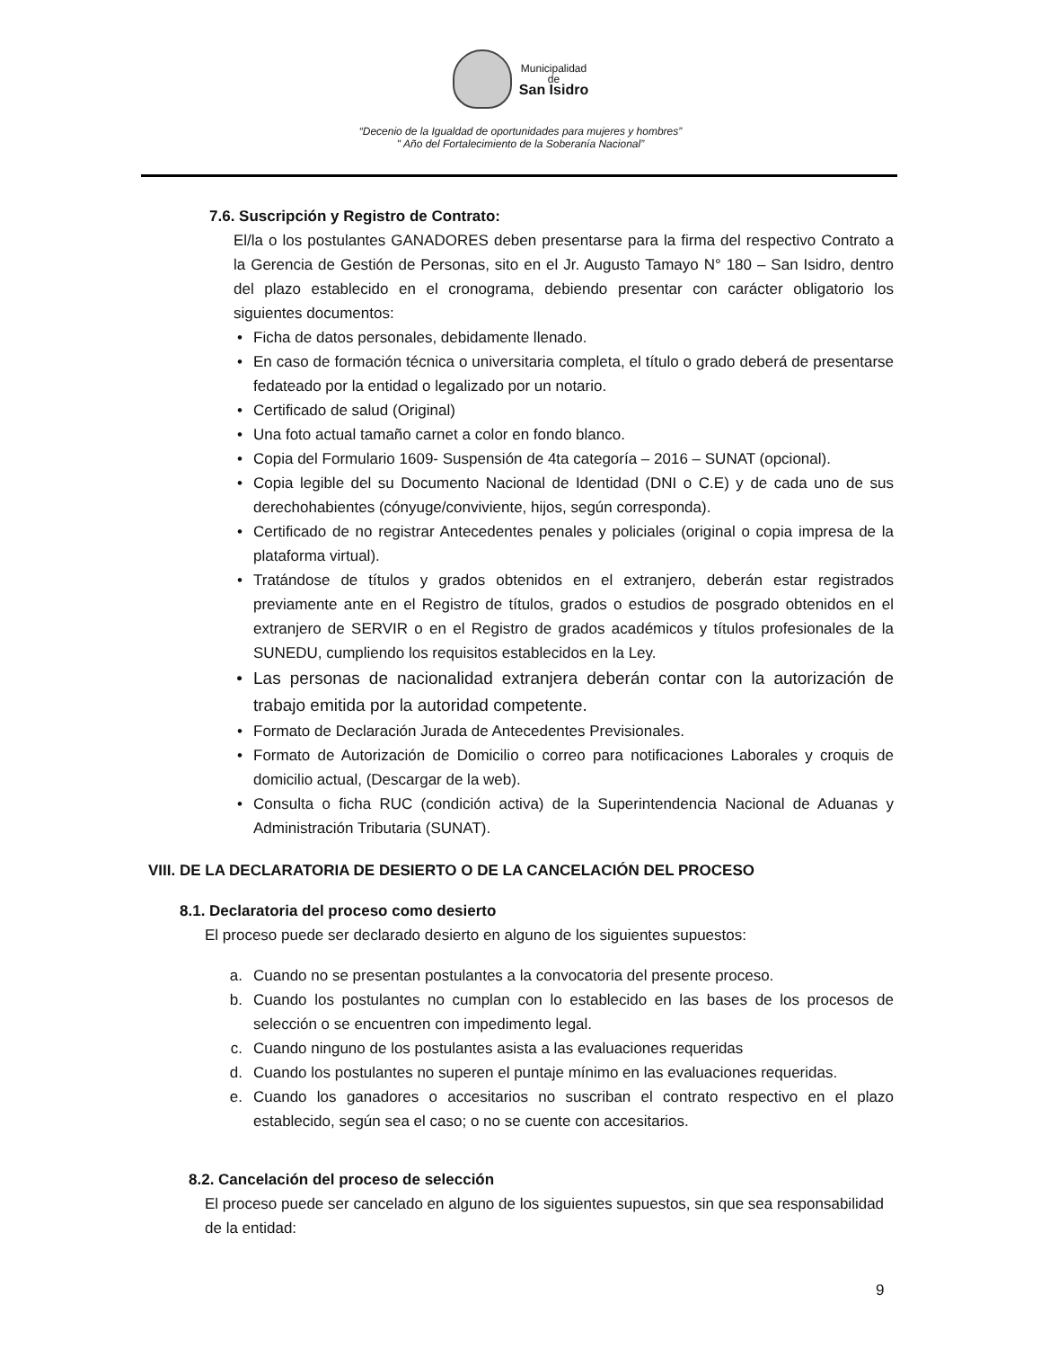Municipalidad
de
San Isidro
“Decenio de la Igualdad de oportunidades para mujeres y hombres”
" Año del Fortalecimiento de la Soberanía Nacional”
7.6. Suscripción y Registro de Contrato:
El/la o los postulantes GANADORES deben presentarse para la firma del respectivo Contrato a la Gerencia de Gestión de Personas, sito en el Jr. Augusto Tamayo N° 180 – San Isidro, dentro del plazo establecido en el cronograma, debiendo presentar con carácter obligatorio los siguientes documentos:
• Ficha de datos personales, debidamente llenado.
• En caso de formación técnica o universitaria completa, el título o grado deberá de presentarse fedateado por la entidad o legalizado por un notario.
• Certificado de salud (Original)
• Una foto actual tamaño carnet a color en fondo blanco.
• Copia del Formulario 1609- Suspensión de 4ta categoría – 2016 – SUNAT (opcional).
• Copia legible del su Documento Nacional de Identidad (DNI o C.E) y de cada uno de sus derechohabientes (cónyuge/conviviente, hijos, según corresponda).
• Certificado de no registrar Antecedentes penales y policiales (original o copia impresa de la plataforma virtual).
• Tratándose de títulos y grados obtenidos en el extranjero, deberán estar registrados previamente ante en el Registro de títulos, grados o estudios de posgrado obtenidos en el extranjero de SERVIR o en el Registro de grados académicos y títulos profesionales de la SUNEDU, cumpliendo los requisitos establecidos en la Ley.
• Las personas de nacionalidad extranjera deberán contar con la autorización de trabajo emitida por la autoridad competente.
• Formato de Declaración Jurada de Antecedentes Previsionales.
• Formato de Autorización de Domicilio o correo para notificaciones Laborales y croquis de domicilio actual, (Descargar de la web).
• Consulta o ficha RUC (condición activa) de la Superintendencia Nacional de Aduanas y Administración Tributaria (SUNAT).
VIII. DE LA DECLARATORIA DE DESIERTO O DE LA CANCELACIÓN DEL PROCESO
8.1. Declaratoria del proceso como desierto
El proceso puede ser declarado desierto en alguno de los siguientes supuestos:
a. Cuando no se presentan postulantes a la convocatoria del presente proceso.
b. Cuando los postulantes no cumplan con lo establecido en las bases de los procesos de selección o se encuentren con impedimento legal.
c. Cuando ninguno de los postulantes asista a las evaluaciones requeridas
d. Cuando los postulantes no superen el puntaje mínimo en las evaluaciones requeridas.
e. Cuando los ganadores o accesitarios no suscriban el contrato respectivo en el plazo establecido, según sea el caso; o no se cuente con accesitarios.
8.2. Cancelación del proceso de selección
El proceso puede ser cancelado en alguno de los siguientes supuestos, sin que sea responsabilidad de la entidad:
9